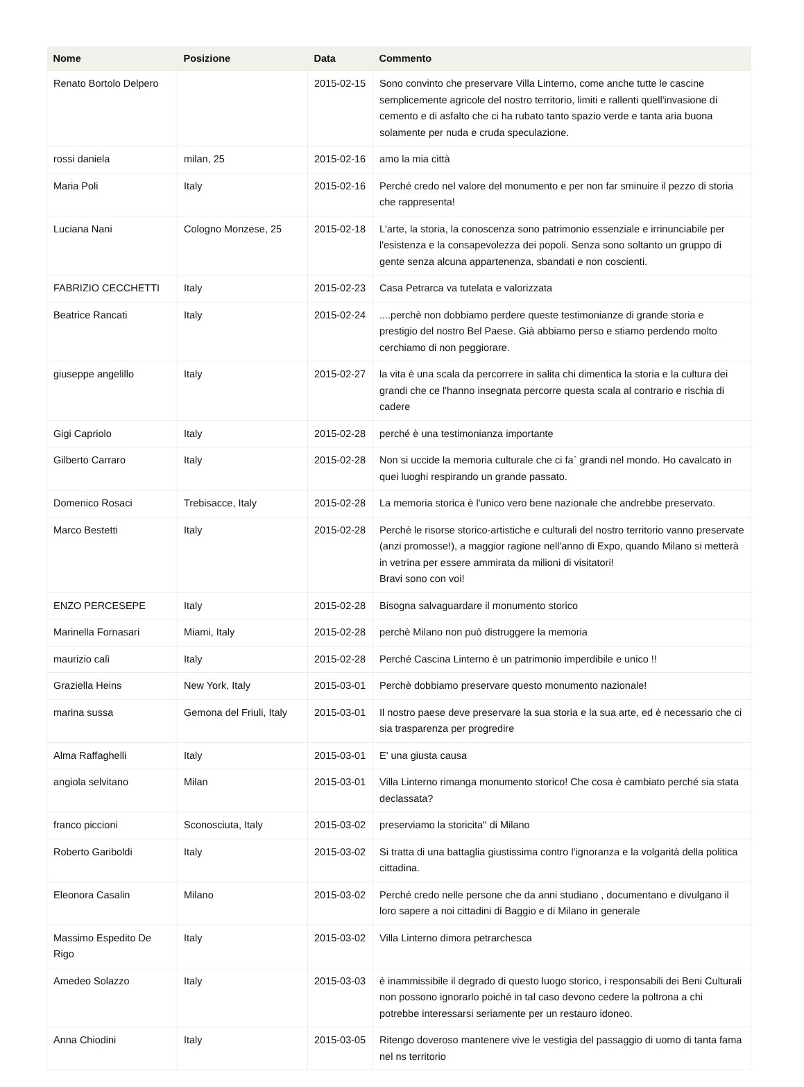| Nome | Posizione | Data | Commento |
| --- | --- | --- | --- |
| Renato Bortolo Delpero | | 2015-02-15 | Sono convinto che preservare Villa Linterno, come anche tutte le cascine semplicemente agricole del nostro territorio, limiti e rallenti quell'invasione di cemento e di asfalto che ci ha rubato tanto spazio verde e tanta aria buona solamente per nuda e cruda speculazione. |
| rossi daniela | milan, 25 | 2015-02-16 | amo la mia città |
| Maria Poli | Italy | 2015-02-16 | Perché credo nel valore del monumento e per non far sminuire il pezzo di storia che rappresenta! |
| Luciana Nani | Cologno Monzese, 25 | 2015-02-18 | L'arte, la storia, la conoscenza sono patrimonio essenziale e irrinunciabile per l'esistenza e la consapevolezza dei popoli. Senza sono soltanto un gruppo di gente senza alcuna appartenenza, sbandati e non coscienti. |
| FABRIZIO CECCHETTI | Italy | 2015-02-23 | Casa Petrarca va tutelata e valorizzata |
| Beatrice Rancati | Italy | 2015-02-24 | ....perchè non dobbiamo perdere queste testimonianze di grande storia e prestigio del nostro Bel Paese. Già abbiamo perso e stiamo perdendo molto cerchiamo di non peggiorare. |
| giuseppe angelillo | Italy | 2015-02-27 | la vita è una scala da percorrere in salita chi dimentica la storia e la cultura dei grandi che ce l'hanno insegnata percorre questa scala al contrario e rischia di cadere |
| Gigi Capriolo | Italy | 2015-02-28 | perché è una testimonianza importante |
| Gilberto Carraro | Italy | 2015-02-28 | Non si uccide la memoria culturale che ci fa` grandi nel mondo. Ho cavalcato in quei luoghi respirando un grande passato. |
| Domenico Rosaci | Trebisacce, Italy | 2015-02-28 | La memoria storica è l'unico vero bene nazionale che andrebbe preservato. |
| Marco Bestetti | Italy | 2015-02-28 | Perchè le risorse storico-artistiche e culturali del nostro territorio vanno preservate (anzi promosse!), a maggior ragione nell'anno di Expo, quando Milano si metterà in vetrina per essere ammirata da milioni di visitatori! Bravi sono con voi! |
| ENZO PERCESEPE | Italy | 2015-02-28 | Bisogna salvaguardare il monumento storico |
| Marinella Fornasari | Miami, Italy | 2015-02-28 | perchè Milano non può distruggere la memoria |
| maurizio calì | Italy | 2015-02-28 | Perché Cascina Linterno è un patrimonio imperdibile e unico !! |
| Graziella Heins | New York, Italy | 2015-03-01 | Perchè dobbiamo preservare questo monumento nazionale! |
| marina sussa | Gemona del Friuli, Italy | 2015-03-01 | Il nostro paese deve preservare la sua storia e la sua arte, ed è necessario che ci sia trasparenza per progredire |
| Alma Raffaghelli | Italy | 2015-03-01 | E' una giusta causa |
| angiola selvitano | Milan | 2015-03-01 | Villa Linterno rimanga monumento storico! Che cosa è cambiato perché sia stata declassata? |
| franco piccioni | Sconosciuta, Italy | 2015-03-02 | preserviamo la storicita'' di Milano |
| Roberto Gariboldi | Italy | 2015-03-02 | Si tratta di una battaglia giustissima contro l'ignoranza e la volgarità della politica cittadina. |
| Eleonora Casalin | Milano | 2015-03-02 | Perché credo nelle persone che da anni studiano , documentano e divulgano il loro sapere a noi cittadini di Baggio e di Milano in generale |
| Massimo Espedito De Rigo | Italy | 2015-03-02 | Villa Linterno dimora petrarchesca |
| Amedeo Solazzo | Italy | 2015-03-03 | è inammissibile il degrado di questo luogo storico, i responsabili dei Beni Culturali non possono ignorarlo poiché in tal caso devono cedere la poltrona a chi potrebbe interessarsi seriamente per un restauro idoneo. |
| Anna Chiodini | Italy | 2015-03-05 | Ritengo doveroso mantenere vive le vestigia del passaggio di uomo di tanta fama nel ns territorio |